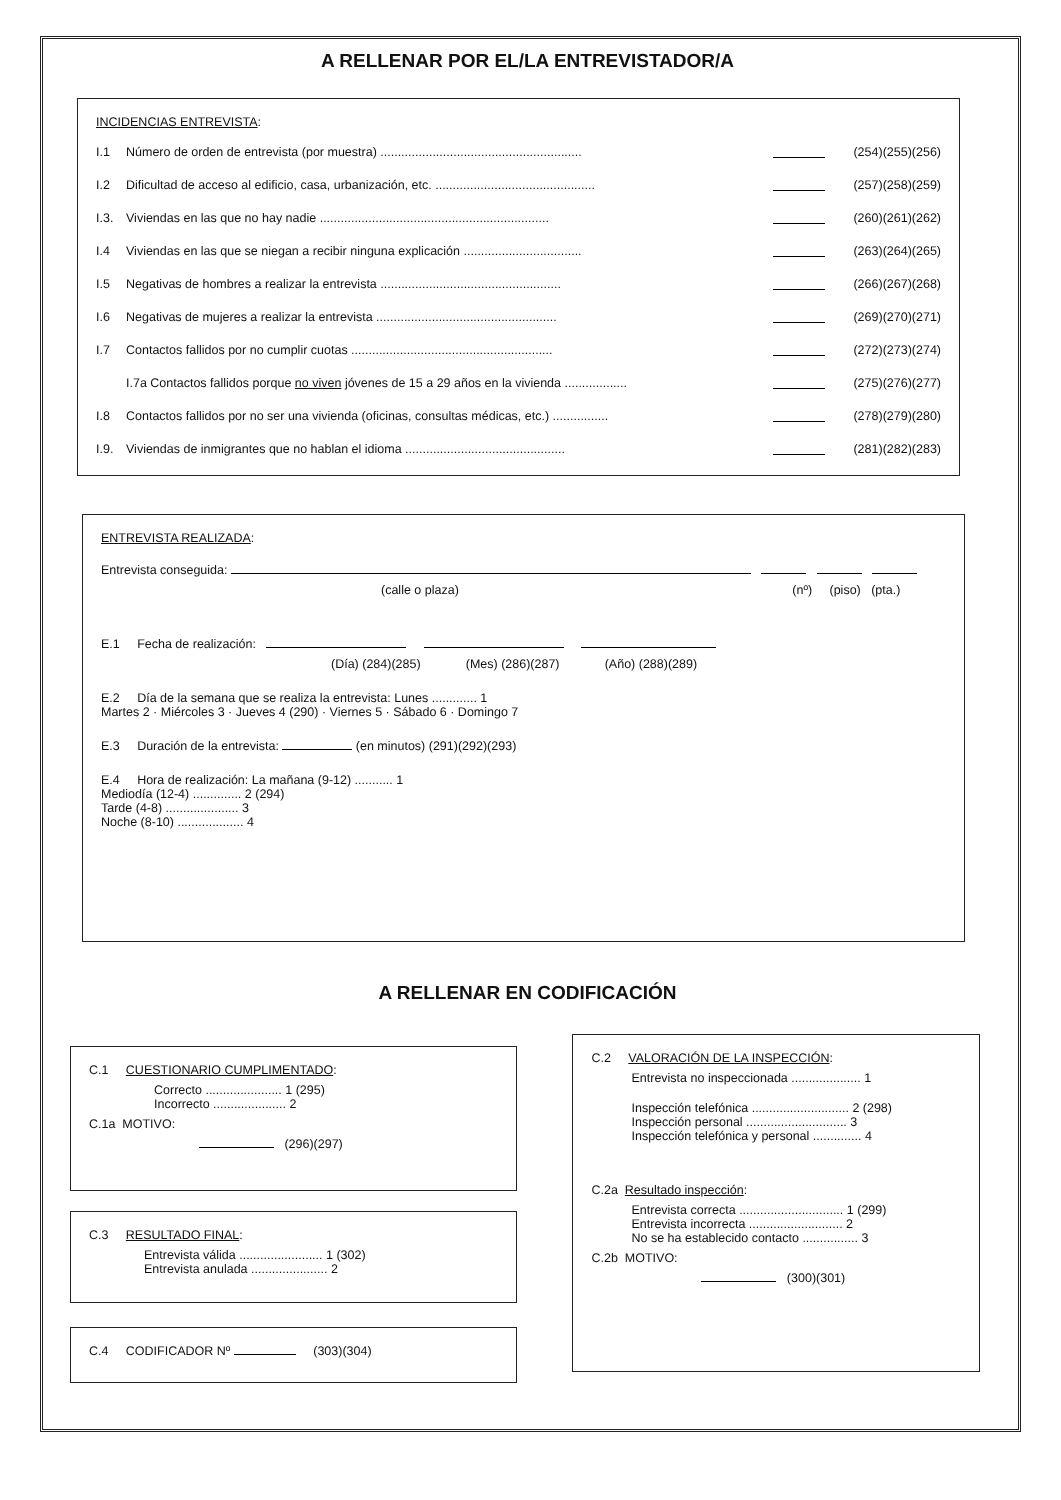A RELLENAR POR EL/LA ENTREVISTADOR/A
INCIDENCIAS ENTREVISTA:
I.1 Número de orden de entrevista (por muestra) .......................................................... (254)(255)(256)
I.2 Dificultad de acceso al edificio, casa, urbanización, etc. .............................................. (257)(258)(259)
I.3. Viviendas en las que no hay nadie .................................................................. (260)(261)(262)
I.4 Viviendas en las que se niegan a recibir ninguna explicación .................................. (263)(264)(265)
I.5 Negativas de hombres a realizar la entrevista .................................................... (266)(267)(268)
I.6 Negativas de mujeres a realizar la entrevista .................................................... (269)(270)(271)
I.7 Contactos fallidos por no cumplir cuotas .......................................................... (272)(273)(274)
I.7a Contactos fallidos porque no viven jóvenes de 15 a 29 años en la vivienda .................. (275)(276)(277)
I.8 Contactos fallidos por no ser una vivienda (oficinas, consultas médicas, etc.) ................ (278)(279)(280)
I.9. Viviendas de inmigrantes que no hablan el idioma .............................................. (281)(282)(283)
ENTREVISTA REALIZADA:
Entrevista conseguida:
(calle o plaza) (nº) (piso) (pta.)
E.1 Fecha de realización:
(Día) (284)(285) (Mes) (286)(287) (Año) (288)(289)
E.2 Día de la semana que se realiza la entrevista: Lunes ............. 1
Martes 2 · Miércoles 3 · Jueves 4 (290) · Viernes 5 · Sábado 6 · Domingo 7
E.3 Duración de la entrevista: (en minutos) (291)(292)(293)
E.4 Hora de realización: La mañana (9-12) ........... 1
Mediodía (12-4) .............. 2 (294)
Tarde (4-8) ..................... 3
Noche (8-10) ................... 4
A RELLENAR EN CODIFICACIÓN
C.1 CUESTIONARIO CUMPLIMENTADO:
Correcto ...................... 1 (295)
Incorrecto ..................... 2
C.1a MOTIVO:
(296)(297)
C.3 RESULTADO FINAL:
Entrevista válida ........................ 1 (302)
Entrevista anulada ...................... 2
C.4 CODIFICADOR Nº (303)(304)
C.2 VALORACIÓN DE LA INSPECCIÓN:
Entrevista no inspeccionada .................... 1
Inspección telefónica ............................ 2 (298)
Inspección personal ............................. 3
Inspección telefónica y personal .............. 4
C.2a Resultado inspección:
Entrevista correcta .............................. 1 (299)
Entrevista incorrecta ........................... 2
No se ha establecido contacto ................ 3
C.2b MOTIVO:
(300)(301)